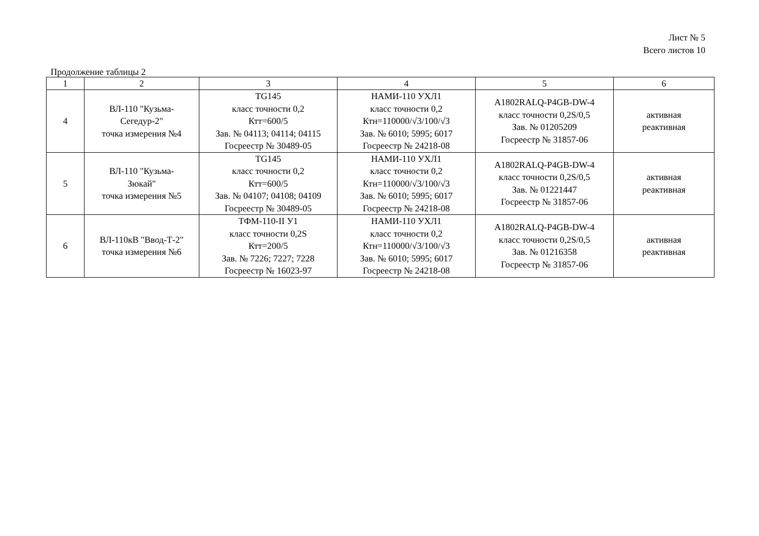Лист № 5
Всего листов 10
Продолжение таблицы 2
| 1 | 2 | 3 | 4 | 5 | 6 |
| 4 | ВЛ-110 "Кузьма- Сегедур-2" точка измерения №4 | TG145 класс точности 0,2 Ктт=600/5 Зав. № 04113; 04114; 04115 Госреестр № 30489-05 | НАМИ-110 УХЛ1 класс точности 0,2 Ктн=110000/√3/100/√3 Зав. № 6010; 5995; 6017 Госреестр № 24218-08 | A1802RALQ-P4GB-DW-4 класс точности 0,2S/0,5 Зав. № 01205209 Госреестр № 31857-06 | активная реактивная |
| 5 | ВЛ-110 "Кузьма- Зюкай" точка измерения №5 | TG145 класс точности 0,2 Ктт=600/5 Зав. № 04107; 04108; 04109 Госреестр № 30489-05 | НАМИ-110 УХЛ1 класс точности 0,2 Ктн=110000/√3/100/√3 Зав. № 6010; 5995; 6017 Госреестр № 24218-08 | A1802RALQ-P4GB-DW-4 класс точности 0,2S/0,5 Зав. № 01221447 Госреестр № 31857-06 | активная реактивная |
| 6 | ВЛ-110кВ "Ввод-Т-2" точка измерения №6 | ТФМ-110-II У1 класс точности 0,2S Ктт=200/5 Зав. № 7226; 7227; 7228 Госреестр № 16023-97 | НАМИ-110 УХЛ1 класс точности 0,2 Ктн=110000/√3/100/√3 Зав. № 6010; 5995; 6017 Госреестр № 24218-08 | A1802RALQ-P4GB-DW-4 класс точности 0,2S/0,5 Зав. № 01216358 Госреестр № 31857-06 | активная реактивная |